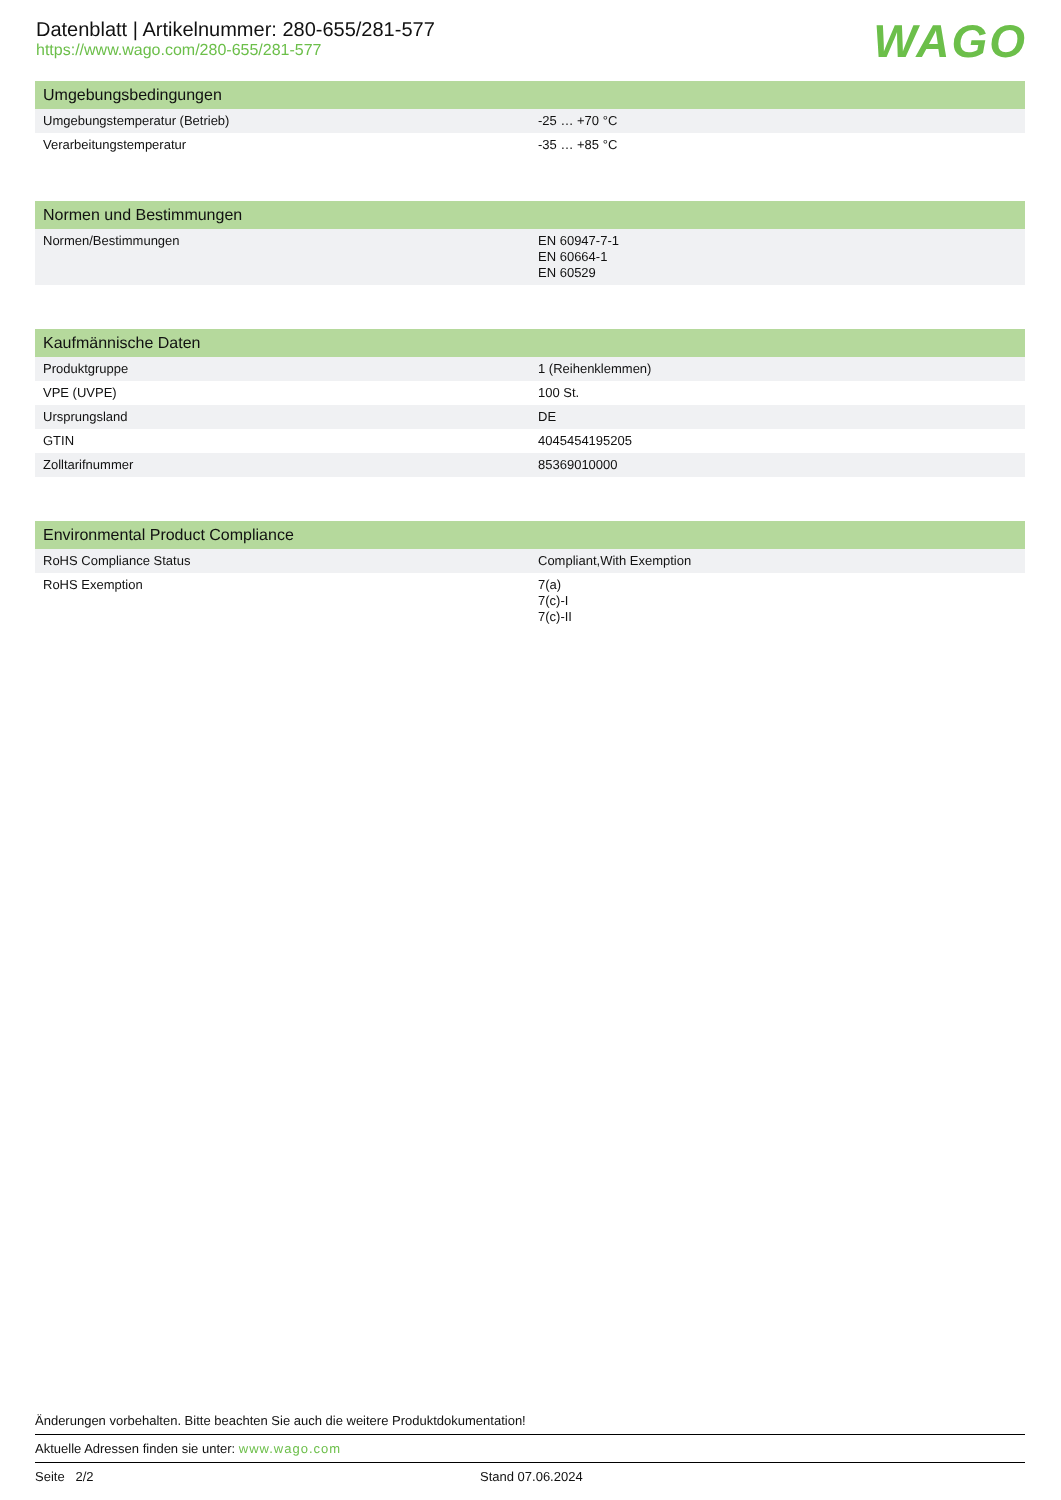Datenblatt | Artikelnummer: 280-655/281-577
https://www.wago.com/280-655/281-577
WAGO
| Umgebungsbedingungen | |
| --- | --- |
| Umgebungstemperatur (Betrieb) | -25 … +70 °C |
| Verarbeitungstemperatur | -35 … +85 °C |
| Normen und Bestimmungen | |
| --- | --- |
| Normen/Bestimmungen | EN 60947-7-1 EN 60664-1 EN 60529 |
| Kaufmännische Daten | |
| --- | --- |
| Produktgruppe | 1 (Reihenklemmen) |
| VPE (UVPE) | 100 St. |
| Ursprungsland | DE |
| GTIN | 4045454195205 |
| Zolltarifnummer | 85369010000 |
| Environmental Product Compliance | |
| --- | --- |
| RoHS Compliance Status | Compliant,With Exemption |
| RoHS Exemption | 7(a) 7(c)-I 7(c)-II |
Änderungen vorbehalten. Bitte beachten Sie auch die weitere Produktdokumentation!
Aktuelle Adressen finden sie unter: www.wago.com
Seite 2/2 Stand 07.06.2024